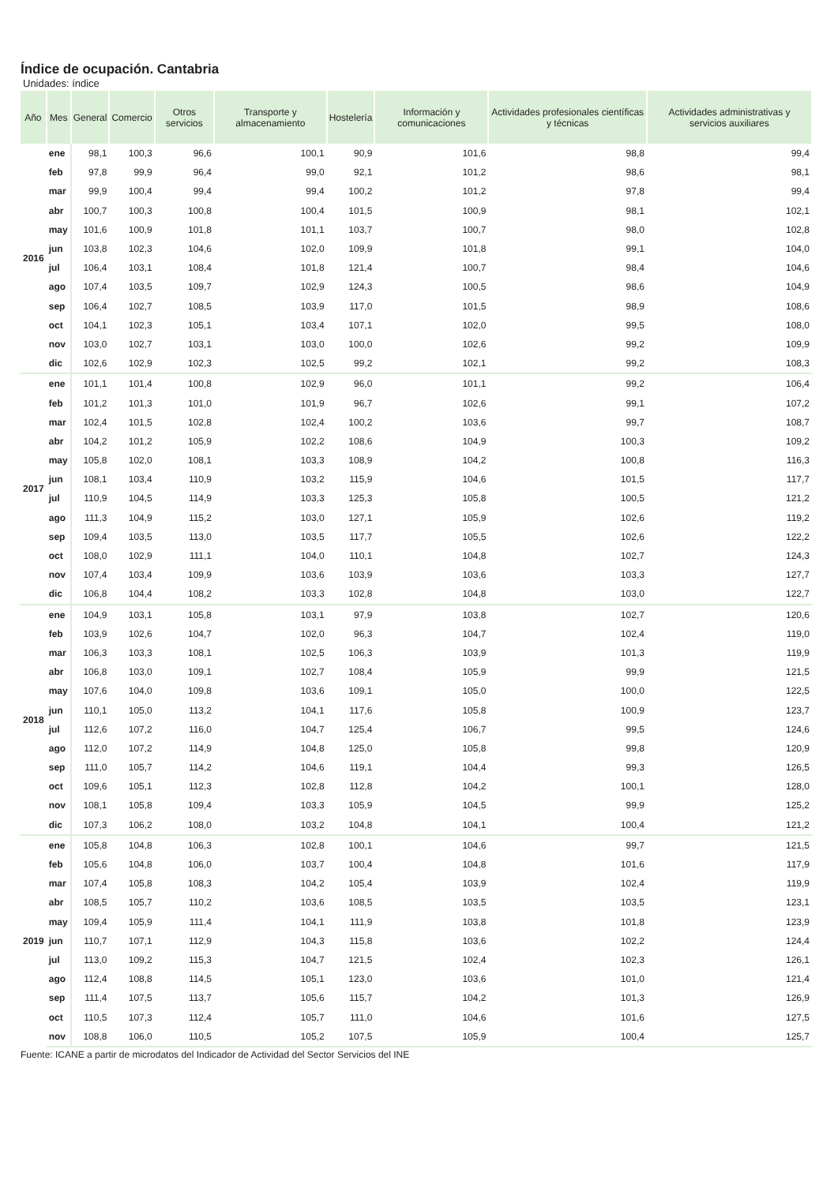Índice de ocupación. Cantabria
Unidades: índice
| Año | Mes | General | Comercio | Otros servicios | Transporte y almacenamiento | Hostelería | Información y comunicaciones | Actividades profesionales científicas y técnicas | Actividades administrativas y servicios auxiliares |
| --- | --- | --- | --- | --- | --- | --- | --- | --- | --- |
| 2016 | ene | 98,1 | 100,3 | 96,6 | 100,1 | 90,9 | 101,6 | 98,8 | 99,4 |
| | feb | 97,8 | 99,9 | 96,4 | 99,0 | 92,1 | 101,2 | 98,6 | 98,1 |
| | mar | 99,9 | 100,4 | 99,4 | 99,4 | 100,2 | 101,2 | 97,8 | 99,4 |
| | abr | 100,7 | 100,3 | 100,8 | 100,4 | 101,5 | 100,9 | 98,1 | 102,1 |
| | may | 101,6 | 100,9 | 101,8 | 101,1 | 103,7 | 100,7 | 98,0 | 102,8 |
| | jun | 103,8 | 102,3 | 104,6 | 102,0 | 109,9 | 101,8 | 99,1 | 104,0 |
| | jul | 106,4 | 103,1 | 108,4 | 101,8 | 121,4 | 100,7 | 98,4 | 104,6 |
| | ago | 107,4 | 103,5 | 109,7 | 102,9 | 124,3 | 100,5 | 98,6 | 104,9 |
| | sep | 106,4 | 102,7 | 108,5 | 103,9 | 117,0 | 101,5 | 98,9 | 108,6 |
| | oct | 104,1 | 102,3 | 105,1 | 103,4 | 107,1 | 102,0 | 99,5 | 108,0 |
| | nov | 103,0 | 102,7 | 103,1 | 103,0 | 100,0 | 102,6 | 99,2 | 109,9 |
| | dic | 102,6 | 102,9 | 102,3 | 102,5 | 99,2 | 102,1 | 99,2 | 108,3 |
| 2017 | ene | 101,1 | 101,4 | 100,8 | 102,9 | 96,0 | 101,1 | 99,2 | 106,4 |
| | feb | 101,2 | 101,3 | 101,0 | 101,9 | 96,7 | 102,6 | 99,1 | 107,2 |
| | mar | 102,4 | 101,5 | 102,8 | 102,4 | 100,2 | 103,6 | 99,7 | 108,7 |
| | abr | 104,2 | 101,2 | 105,9 | 102,2 | 108,6 | 104,9 | 100,3 | 109,2 |
| | may | 105,8 | 102,0 | 108,1 | 103,3 | 108,9 | 104,2 | 100,8 | 116,3 |
| | jun | 108,1 | 103,4 | 110,9 | 103,2 | 115,9 | 104,6 | 101,5 | 117,7 |
| | jul | 110,9 | 104,5 | 114,9 | 103,3 | 125,3 | 105,8 | 100,5 | 121,2 |
| | ago | 111,3 | 104,9 | 115,2 | 103,0 | 127,1 | 105,9 | 102,6 | 119,2 |
| | sep | 109,4 | 103,5 | 113,0 | 103,5 | 117,7 | 105,5 | 102,6 | 122,2 |
| | oct | 108,0 | 102,9 | 111,1 | 104,0 | 110,1 | 104,8 | 102,7 | 124,3 |
| | nov | 107,4 | 103,4 | 109,9 | 103,6 | 103,9 | 103,6 | 103,3 | 127,7 |
| | dic | 106,8 | 104,4 | 108,2 | 103,3 | 102,8 | 104,8 | 103,0 | 122,7 |
| 2018 | ene | 104,9 | 103,1 | 105,8 | 103,1 | 97,9 | 103,8 | 102,7 | 120,6 |
| | feb | 103,9 | 102,6 | 104,7 | 102,0 | 96,3 | 104,7 | 102,4 | 119,0 |
| | mar | 106,3 | 103,3 | 108,1 | 102,5 | 106,3 | 103,9 | 101,3 | 119,9 |
| | abr | 106,8 | 103,0 | 109,1 | 102,7 | 108,4 | 105,9 | 99,9 | 121,5 |
| | may | 107,6 | 104,0 | 109,8 | 103,6 | 109,1 | 105,0 | 100,0 | 122,5 |
| | jun | 110,1 | 105,0 | 113,2 | 104,1 | 117,6 | 105,8 | 100,9 | 123,7 |
| | jul | 112,6 | 107,2 | 116,0 | 104,7 | 125,4 | 106,7 | 99,5 | 124,6 |
| | ago | 112,0 | 107,2 | 114,9 | 104,8 | 125,0 | 105,8 | 99,8 | 120,9 |
| | sep | 111,0 | 105,7 | 114,2 | 104,6 | 119,1 | 104,4 | 99,3 | 126,5 |
| | oct | 109,6 | 105,1 | 112,3 | 102,8 | 112,8 | 104,2 | 100,1 | 128,0 |
| | nov | 108,1 | 105,8 | 109,4 | 103,3 | 105,9 | 104,5 | 99,9 | 125,2 |
| | dic | 107,3 | 106,2 | 108,0 | 103,2 | 104,8 | 104,1 | 100,4 | 121,2 |
| 2019 | ene | 105,8 | 104,8 | 106,3 | 102,8 | 100,1 | 104,6 | 99,7 | 121,5 |
| | feb | 105,6 | 104,8 | 106,0 | 103,7 | 100,4 | 104,8 | 101,6 | 117,9 |
| | mar | 107,4 | 105,8 | 108,3 | 104,2 | 105,4 | 103,9 | 102,4 | 119,9 |
| | abr | 108,5 | 105,7 | 110,2 | 103,6 | 108,5 | 103,5 | 103,5 | 123,1 |
| | may | 109,4 | 105,9 | 111,4 | 104,1 | 111,9 | 103,8 | 101,8 | 123,9 |
| | jun | 110,7 | 107,1 | 112,9 | 104,3 | 115,8 | 103,6 | 102,2 | 124,4 |
| | jul | 113,0 | 109,2 | 115,3 | 104,7 | 121,5 | 102,4 | 102,3 | 126,1 |
| | ago | 112,4 | 108,8 | 114,5 | 105,1 | 123,0 | 103,6 | 101,0 | 121,4 |
| | sep | 111,4 | 107,5 | 113,7 | 105,6 | 115,7 | 104,2 | 101,3 | 126,9 |
| | oct | 110,5 | 107,3 | 112,4 | 105,7 | 111,0 | 104,6 | 101,6 | 127,5 |
| | nov | 108,8 | 106,0 | 110,5 | 105,2 | 107,5 | 105,9 | 100,4 | 125,7 |
Fuente: ICANE a partir de microdatos del Indicador de Actividad del Sector Servicios del INE